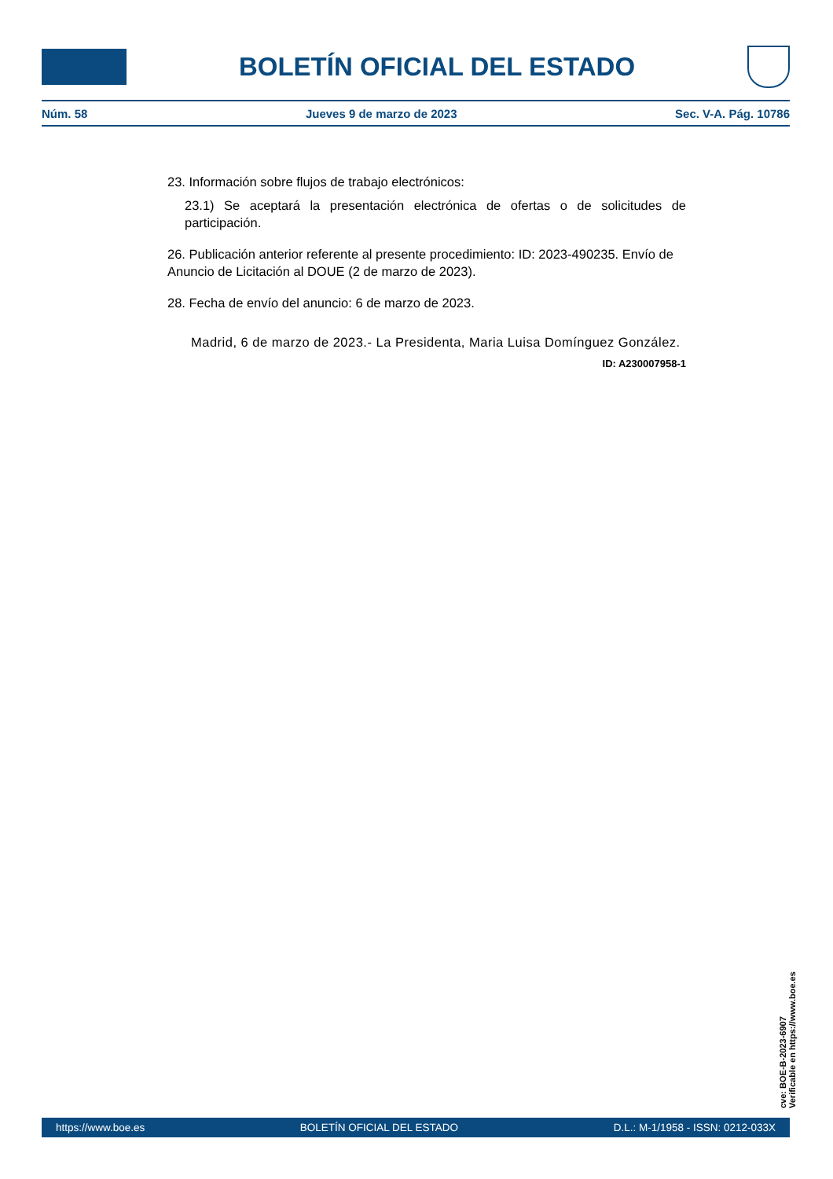BOLETÍN OFICIAL DEL ESTADO
Núm. 58 Jueves 9 de marzo de 2023 Sec. V-A. Pág. 10786
23. Información sobre flujos de trabajo electrónicos:
23.1) Se aceptará la presentación electrónica de ofertas o de solicitudes de participación.
26. Publicación anterior referente al presente procedimiento: ID: 2023-490235. Envío de Anuncio de Licitación al DOUE (2 de marzo de 2023).
28. Fecha de envío del anuncio: 6 de marzo de 2023.
Madrid, 6 de marzo de 2023.- La Presidenta, Maria Luisa Domínguez González.
ID: A230007958-1
cve: BOE-B-2023-6907
Verificable en https://www.boe.es
https://www.boe.es BOLETÍN OFICIAL DEL ESTADO D.L.: M-1/1958 - ISSN: 0212-033X